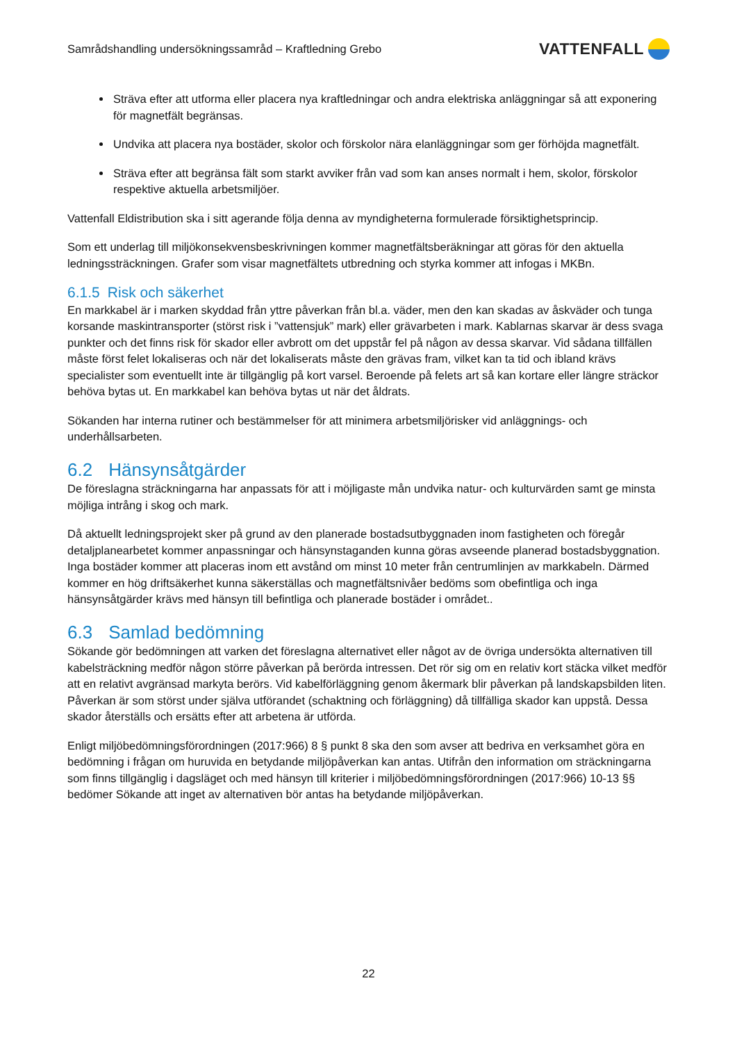Samrådshandling undersökningssamråd – Kraftledning Grebo VATTENFALL
Sträva efter att utforma eller placera nya kraftledningar och andra elektriska anläggningar så att exponering för magnetfält begränsas.
Undvika att placera nya bostäder, skolor och förskolor nära elanläggningar som ger förhöjda magnetfält.
Sträva efter att begränsa fält som starkt avviker från vad som kan anses normalt i hem, skolor, förskolor respektive aktuella arbetsmiljöer.
Vattenfall Eldistribution ska i sitt agerande följa denna av myndigheterna formulerade försiktighetsprincip.
Som ett underlag till miljökonsekvensbeskrivningen kommer magnetfältsberäkningar att göras för den aktuella ledningssträckningen. Grafer som visar magnetfältets utbredning och styrka kommer att infogas i MKBn.
6.1.5 Risk och säkerhet
En markkabel är i marken skyddad från yttre påverkan från bl.a. väder, men den kan skadas av åskväder och tunga korsande maskintransporter (störst risk i ”vattensjuk” mark) eller grävarbeten i mark. Kablarnas skarvar är dess svaga punkter och det finns risk för skador eller avbrott om det uppstår fel på någon av dessa skarvar. Vid sådana tillfällen måste först felet lokaliseras och när det lokaliserats måste den grävas fram, vilket kan ta tid och ibland krävs specialister som eventuellt inte är tillgänglig på kort varsel. Beroende på felets art så kan kortare eller längre sträckor behöva bytas ut. En markkabel kan behöva bytas ut när det åldrats.
Sökanden har interna rutiner och bestämmelser för att minimera arbetsmiljörisker vid anläggnings- och underhållsarbeten.
6.2 Hänsynsåtgärder
De föreslagna sträckningarna har anpassats för att i möjligaste mån undvika natur- och kulturvärden samt ge minsta möjliga intrång i skog och mark.
Då aktuellt ledningsprojekt sker på grund av den planerade bostadsutbyggnaden inom fastigheten och föregår detaljplanearbetet kommer anpassningar och hänsynstaganden kunna göras avseende planerad bostadsbyggnation. Inga bostäder kommer att placeras inom ett avstånd om minst 10 meter från centrumlinjen av markkabeln. Därmed kommer en hög driftsäkerhet kunna säkerställas och magnetfältsnivåer bedöms som obefintliga och inga hänsynsåtgärder krävs med hänsyn till befintliga och planerade bostäder i området..
6.3 Samlad bedömning
Sökande gör bedömningen att varken det föreslagna alternativet eller något av de övriga undersökta alternativen till kabelsträckning medför någon större påverkan på berörda intressen. Det rör sig om en relativ kort stäcka vilket medför att en relativt avgränsad markyta berörs. Vid kabelförläggning genom åkermark blir påverkan på landskapsbilden liten. Påverkan är som störst under själva utförandet (schaktning och förläggning) då tillfälliga skador kan uppstå. Dessa skador återställs och ersätts efter att arbetena är utförda.
Enligt miljöbedömningsförordningen (2017:966) 8 § punkt 8 ska den som avser att bedriva en verksamhet göra en bedömning i frågan om huruvida en betydande miljöpåverkan kan antas. Utifrån den information om sträckningarna som finns tillgänglig i dagsläget och med hänsyn till kriterier i miljöbedömningsförordningen (2017:966) 10-13 §§ bedömer Sökande att inget av alternativen bör antas ha betydande miljöpåverkan.
22